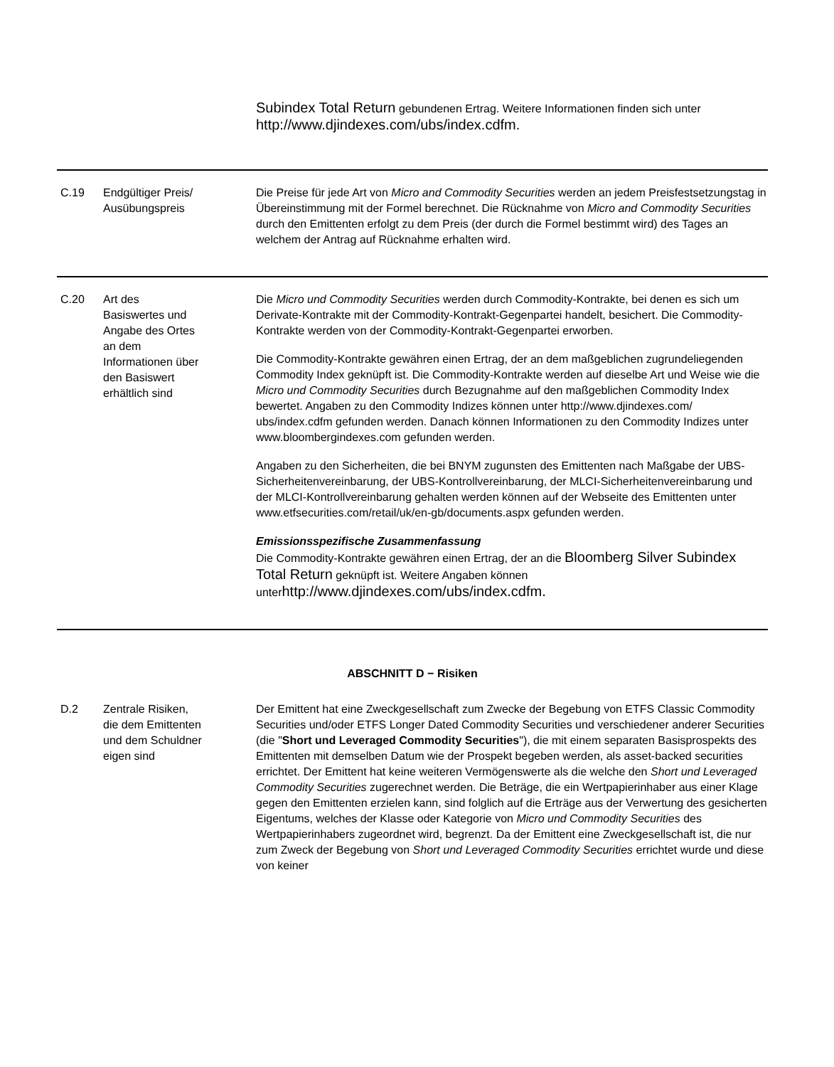| | | Subindex Total Return gebundenen Ertrag. Weitere Informationen finden sich unter http://www.djindexes.com/ubs/index.cdfm. |
| C.19 | Endgültiger Preis/ Ausübungspreis | Die Preise für jede Art von Micro and Commodity Securities werden an jedem Preisfestsetzungstag in Übereinstimmung mit der Formel berechnet. Die Rücknahme von Micro and Commodity Securities durch den Emittenten erfolgt zu dem Preis (der durch die Formel bestimmt wird) des Tages an welchem der Antrag auf Rücknahme erhalten wird. |
| C.20 | Art des Basiswertes und Angabe des Ortes an dem Informationen über den Basiswert erhältlich sind | Die Micro und Commodity Securities werden durch Commodity-Kontrakte, bei denen es sich um Derivate-Kontrakte mit der Commodity-Kontrakt-Gegenpartei handelt, besichert. Die Commodity-Kontrakte werden von der Commodity-Kontrakt-Gegenpartei erworben. Die Commodity-Kontrakte gewähren einen Ertrag, der an dem maßgeblichen zugrundeliegenden Commodity Index geknüpft ist. Die Commodity-Kontrakte werden auf dieselbe Art und Weise wie die Micro und Commodity Securities durch Bezugnahme auf den maßgeblichen Commodity Index bewertet. Angaben zu den Commodity Indizes können unter http://www.djindexes.com/ ubs/index.cdfm gefunden werden. Danach können Informationen zu den Commodity Indizes unter www.bloombergindexes.com gefunden werden. Angaben zu den Sicherheiten, die bei BNYM zugunsten des Emittenten nach Maßgabe der UBS-Sicherheitenvereinbarung, der UBS-Kontrollvereinbarung, der MLCI-Sicherheitenvereinbarung und der MLCI-Kontrollvereinbarung gehalten werden können auf der Webseite des Emittenten unter www.etfsecurities.com/retail/uk/en-gb/documents.aspx gefunden werden. Emissionsspezifische Zusammenfassung Die Commodity-Kontrakte gewähren einen Ertrag, der an die Bloomberg Silver Subindex Total Return geknüpft ist. Weitere Angaben können unter http://www.djindexes.com/ubs/index.cdfm. |
ABSCHNITT D − Risiken
| D.2 | Zentrale Risiken, die dem Emittenten und dem Schuldner eigen sind | Der Emittent hat eine Zweckgesellschaft zum Zwecke der Begebung von ETFS Classic Commodity Securities und/oder ETFS Longer Dated Commodity Securities und verschiedener anderer Securities (die " Short und Leveraged Commodity Securities "), die mit einem separaten Basisprospekts des Emittenten mit demselben Datum wie der Prospekt begeben werden, als asset-backed securities errichtet. Der Emittent hat keine weiteren Vermögenswerte als die welche den Short und Leveraged Commodity Securities zugerechnet werden. Die Beträge, die ein Wertpapierinhaber aus einer Klage gegen den Emittenten erzielen kann, sind folglich auf die Erträge aus der Verwertung des gesicherten Eigentums, welches der Klasse oder Kategorie von Micro und Commodity Securities des Wertpapierinhabers zugeordnet wird, begrenzt. Da der Emittent eine Zweckgesellschaft ist, die nur zum Zweck der Begebung von Short und Leveraged Commodity Securities errichtet wurde und diese von keiner |